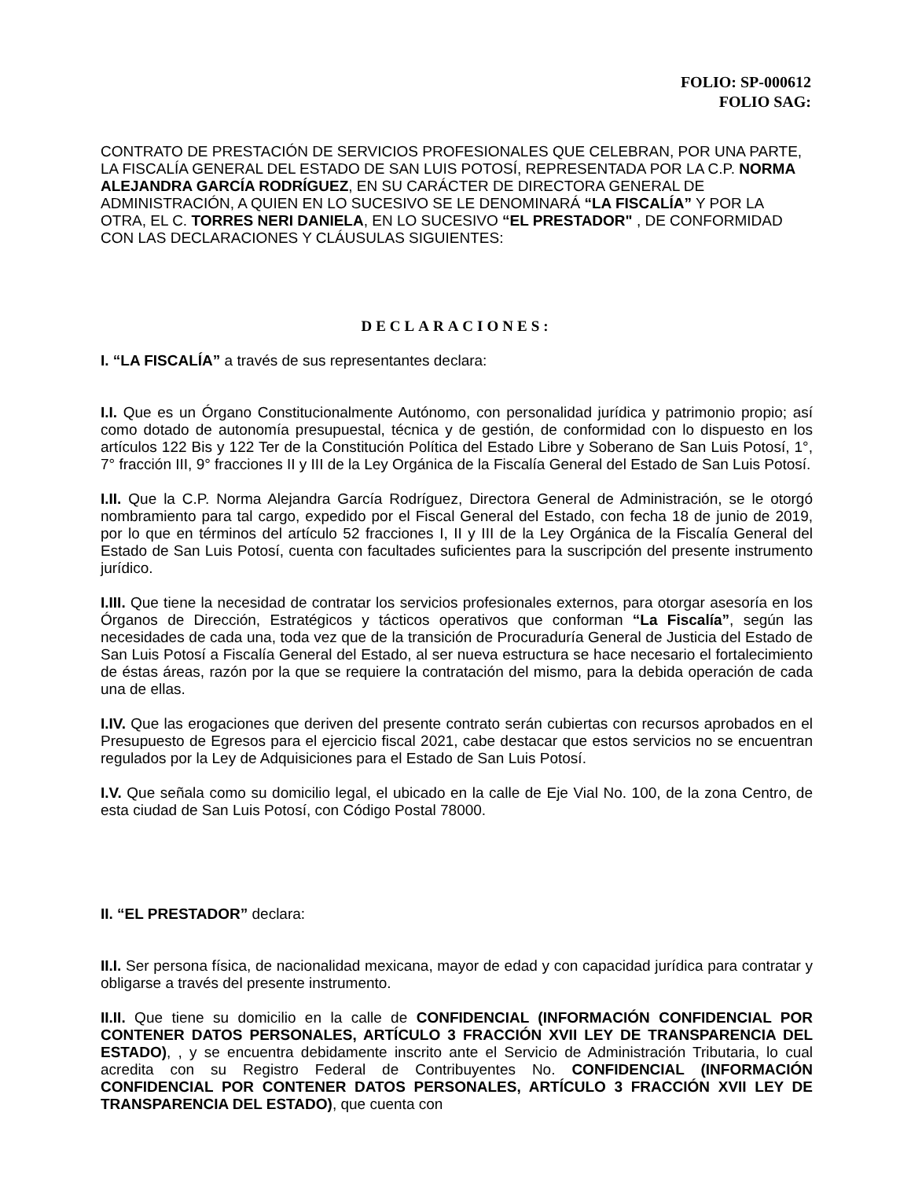FOLIO: SP-000612
FOLIO SAG:
CONTRATO DE PRESTACIÓN DE SERVICIOS PROFESIONALES QUE CELEBRAN, POR UNA PARTE, LA FISCALÍA GENERAL DEL ESTADO DE SAN LUIS POTOSÍ, REPRESENTADA POR LA C.P. NORMA ALEJANDRA GARCÍA RODRÍGUEZ, EN SU CARÁCTER DE DIRECTORA GENERAL DE ADMINISTRACIÓN, A QUIEN EN LO SUCESIVO SE LE DENOMINARÁ “LA FISCALÍA” Y POR LA OTRA, EL C. TORRES NERI DANIELA, EN LO SUCESIVO “EL PRESTADOR" , DE CONFORMIDAD CON LAS DECLARACIONES Y CLÁUSULAS SIGUIENTES:
DECLARACIONES:
I. “LA FISCALÍA” a través de sus representantes declara:
I.I. Que es un Órgano Constitucionalmente Autónomo, con personalidad jurídica y patrimonio propio; así como dotado de autonomía presupuestal, técnica y de gestión, de conformidad con lo dispuesto en los artículos 122 Bis y 122 Ter de la Constitución Política del Estado Libre y Soberano de San Luis Potosí, 1°, 7° fracción III, 9° fracciones II y III de la Ley Orgánica de la Fiscalía General del Estado de San Luis Potosí.
I.II. Que la C.P. Norma Alejandra García Rodríguez, Directora General de Administración, se le otorgó nombramiento para tal cargo, expedido por el Fiscal General del Estado, con fecha 18 de junio de 2019, por lo que en términos del artículo 52 fracciones I, II y III de la Ley Orgánica de la Fiscalía General del Estado de San Luis Potosí, cuenta con facultades suficientes para la suscripción del presente instrumento jurídico.
I.III. Que tiene la necesidad de contratar los servicios profesionales externos, para otorgar asesoría en los Órganos de Dirección, Estratégicos y tácticos operativos que conforman “La Fiscalía”, según las necesidades de cada una, toda vez que de la transición de Procuraduría General de Justicia del Estado de San Luis Potosí a Fiscalía General del Estado, al ser nueva estructura se hace necesario el fortalecimiento de éstas áreas, razón por la que se requiere la contratación del mismo, para la debida operación de cada una de ellas.
I.IV. Que las erogaciones que deriven del presente contrato serán cubiertas con recursos aprobados en el Presupuesto de Egresos para el ejercicio fiscal 2021, cabe destacar que estos servicios no se encuentran regulados por la Ley de Adquisiciones para el Estado de San Luis Potosí.
I.V. Que señala como su domicilio legal, el ubicado en la calle de Eje Vial No. 100, de la zona Centro, de esta ciudad de San Luis Potosí, con Código Postal 78000.
II. “EL PRESTADOR” declara:
II.I. Ser persona física, de nacionalidad mexicana, mayor de edad y con capacidad jurídica para contratar y obligarse a través del presente instrumento.
II.II. Que tiene su domicilio en la calle de CONFIDENCIAL (INFORMACIÓN CONFIDENCIAL POR CONTENER DATOS PERSONALES, ARTÍCULO 3 FRACCIÓN XVII LEY DE TRANSPARENCIA DEL ESTADO), , y se encuentra debidamente inscrito ante el Servicio de Administración Tributaria, lo cual acredita con su Registro Federal de Contribuyentes No. CONFIDENCIAL (INFORMACIÓN CONFIDENCIAL POR CONTENER DATOS PERSONALES, ARTÍCULO 3 FRACCIÓN XVII LEY DE TRANSPARENCIA DEL ESTADO), que cuenta con